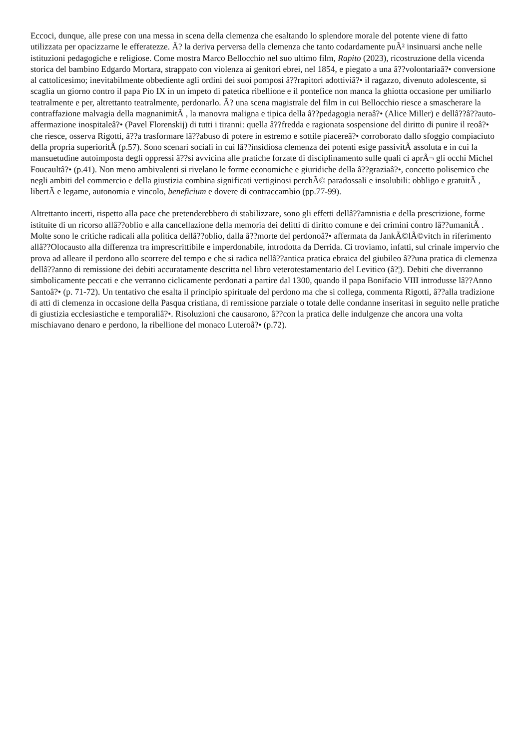Eccoci, dunque, alle prese con una messa in scena della clemenza che esaltando lo splendore morale del potente viene di fatto utilizzata per opacizzarne le efferatezze. Ã? la deriva perversa della clemenza che tanto codardamente puÃ² insinuarsi anche nelle istituzioni pedagogiche e religiose. Come mostra Marco Bellocchio nel suo ultimo film, Rapito (2023), ricostruzione della vicenda storica del bambino Edgardo Mortara, strappato con violenza ai genitori ebrei, nel 1854, e piegato a una â??volontariaâ?• conversione al cattolicesimo; inevitabilmente obbediente agli ordini dei suoi pomposi â??rapitori adottiviâ?• il ragazzo, divenuto adolescente, si scaglia un giorno contro il papa Pio IX in un impeto di patetica ribellione e il pontefice non manca la ghiotta occasione per umiliarlo teatralmente e per, altrettanto teatralmente, perdonarlo. Ã? una scena magistrale del film in cui Bellocchio riesce a smascherare la contraffazione malvagia della magnanimitÃ , la manovra maligna e tipica della â??pedagogia neraâ?• (Alice Miller) e dellâ??â??auto-affermazione inospitaleâ?• (Pavel Florenskij) di tutti i tiranni: quella â??fredda e ragionata sospensione del diritto di punire il reoâ?• che riesce, osserva Rigotti, â??a trasformare lâ??abuso di potere in estremo e sottile piacereâ?• corroborato dallo sfoggio compiaciuto della propria superioritÃ (p.57). Sono scenari sociali in cui lâ??insidiosa clemenza dei potenti esige passivitÃ assoluta e in cui la mansuetudine autoimposta degli oppressi â??si avvicina alle pratiche forzate di disciplinamento sulle quali ci aprÃ¬ gli occhi Michel Foucaultâ?• (p.41). Non meno ambivalenti si rivelano le forme economiche e giuridiche della â??graziaâ?•, concetto polisemico che negli ambiti del commercio e della giustizia combina significati vertiginosi perchÃ© paradossali e insolubili: obbligo e gratuitÃ , libertÃ e legame, autonomia e vincolo, beneficium e dovere di contraccambio (pp.77-99).
Altrettanto incerti, rispetto alla pace che pretenderebbero di stabilizzare, sono gli effetti dellâ??amnistia e della prescrizione, forme istituite di un ricorso allâ??oblio e alla cancellazione della memoria dei delitti di diritto comune e dei crimini contro lâ??umanitÃ . Molte sono le critiche radicali alla politica dellâ??oblio, dalla â??morte del perdonoâ?• affermata da JankÃ©lÃ©vitch in riferimento allâ??Olocausto alla differenza tra imprescrittibile e imperdonabile, introdotta da Derrida. Ci troviamo, infatti, sul crinale impervio che prova ad alleare il perdono allo scorrere del tempo e che si radica nellâ??antica pratica ebraica del giubileo â??una pratica di clemenza dellâ??anno di remissione dei debiti accuratamente descritta nel libro veterotestamentario del Levitico (â?¦). Debiti che diverranno simbolicamente peccati e che verranno ciclicamente perdonati a partire dal 1300, quando il papa Bonifacio VIII introdusse lâ??Anno Santoâ?• (p. 71-72). Un tentativo che esalta il principio spirituale del perdono ma che si collega, commenta Rigotti, â??alla tradizione di atti di clemenza in occasione della Pasqua cristiana, di remissione parziale o totale delle condanne inseritasi in seguito nelle pratiche di giustizia ecclesiastiche e temporaliâ?•. Risoluzioni che causarono, â??con la pratica delle indulgenze che ancora una volta mischiavano denaro e perdono, la ribellione del monaco Luteroâ?• (p.72).